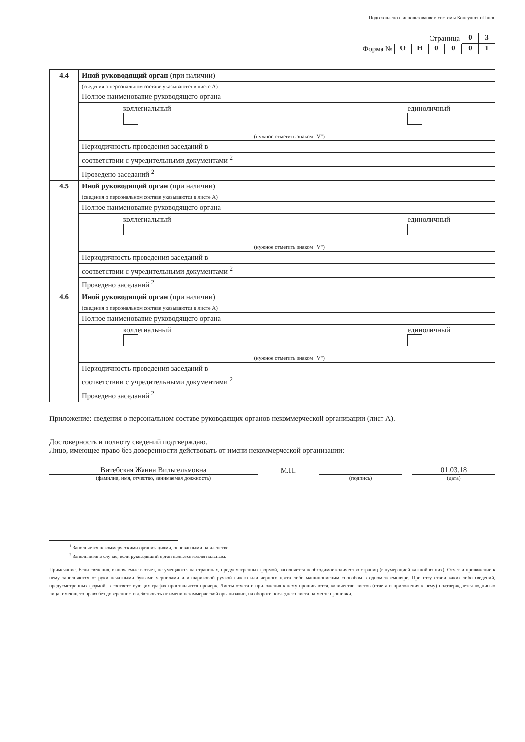Подготовлено с использованием системы КонсультантПлюс
Страница 03
Форма № ОН 0001
| 4.4 | Иной руководящий орган (при наличии) |
| | (сведения о персональном составе указываются в листе А) |
| | Полное наименование руководящего органа |
| | коллегиальный (нужное отметить знаком "V") единоличный |
| | Периодичность проведения заседаний в |
| | соответствии с учредительными документами <sup>2</sup> |
| | Проведено заседаний <sup>2</sup> |
| 4.5 | Иной руководящий орган (при наличии) |
| | (сведения о персональном составе указываются в листе А) |
| | Полное наименование руководящего органа |
| | коллегиальный (нужное отметить знаком "V") единоличный |
| | Периодичность проведения заседаний в |
| | соответствии с учредительными документами <sup>2</sup> |
| | Проведено заседаний <sup>2</sup> |
| 4.6 | Иной руководящий орган (при наличии) |
| | (сведения о персональном составе указываются в листе А) |
| | Полное наименование руководящего органа |
| | коллегиальный (нужное отметить знаком "V") единоличный |
| | Периодичность проведения заседаний в |
| | соответствии с учредительными документами <sup>2</sup> |
| | Проведено заседаний <sup>2</sup> |
Приложение: сведения о персональном составе руководящих органов некоммерческой организации (лист А).
Достоверность и полноту сведений подтверждаю.
Лицо, имеющее право без доверенности действовать от имени некоммерческой организации:
Витебская Жанна Вильгельмовна
М.П.
01.03.18
(фамилия, имя, отчество, занимаемая должность)
(подпись) (дата)
<sup>1</sup> Заполняется некоммерческими организациями, основанными на членстве.
<sup>2</sup> Заполняется в случае, если руководящий орган является коллегиальным.
Примечание. Если сведения, включаемые в отчет, не умещаются на страницах, предусмотренных формой, заполняется необходимое количество страниц (с нумерацией каждой из них). Отчет и приложение к нему заполняются от руки печатными буквами чернилами или шариковой ручкой синего или черного цвета либо машинописным способом в одном экземпляре. При отсутствии каких-либо сведений, предусмотренных формой, в соответствующих графах проставляется прочерк. Листы отчета и приложения к нему прошиваются, количество листов (отчета и приложения к нему) подтверждается подписью лица, имеющего право без доверенности действовать от имени некоммерческой организации, на обороте последнего листа на месте прошивки.